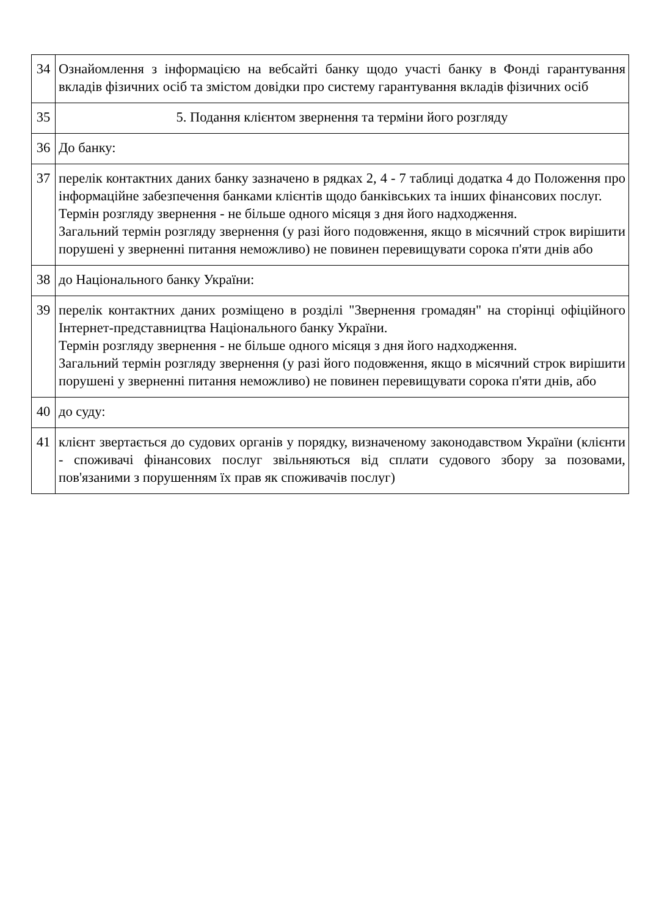| 34 | Ознайомлення з інформацією на вебсайті банку щодо участі банку в Фонді гарантування вкладів фізичних осіб та змістом довідки про систему гарантування вкладів фізичних осіб |
| 35 | 5. Подання клієнтом звернення та терміни його розгляду |
| 36 | До банку: |
| 37 | перелік контактних даних банку зазначено в рядках 2, 4 - 7 таблиці додатка 4 до Положення про інформаційне забезпечення банками клієнтів щодо банківських та інших фінансових послуг. Термін розгляду звернення - не більше одного місяця з дня його надходження. Загальний термін розгляду звернення (у разі його подовження, якщо в місячний строк вирішити порушені у зверненні питання неможливо) не повинен перевищувати сорока п'яти днів або |
| 38 | до Національного банку України: |
| 39 | перелік контактних даних розміщено в розділі "Звернення громадян" на сторінці офіційного Інтернет-представництва Національного банку України. Термін розгляду звернення - не більше одного місяця з дня його надходження. Загальний термін розгляду звернення (у разі його подовження, якщо в місячний строк вирішити порушені у зверненні питання неможливо) не повинен перевищувати сорока п'яти днів, або |
| 40 | до суду: |
| 41 | клієнт звертається до судових органів у порядку, визначеному законодавством України (клієнти - споживачі фінансових послуг звільняються від сплати судового збору за позовами, пов'язаними з порушенням їх прав як споживачів послуг) |